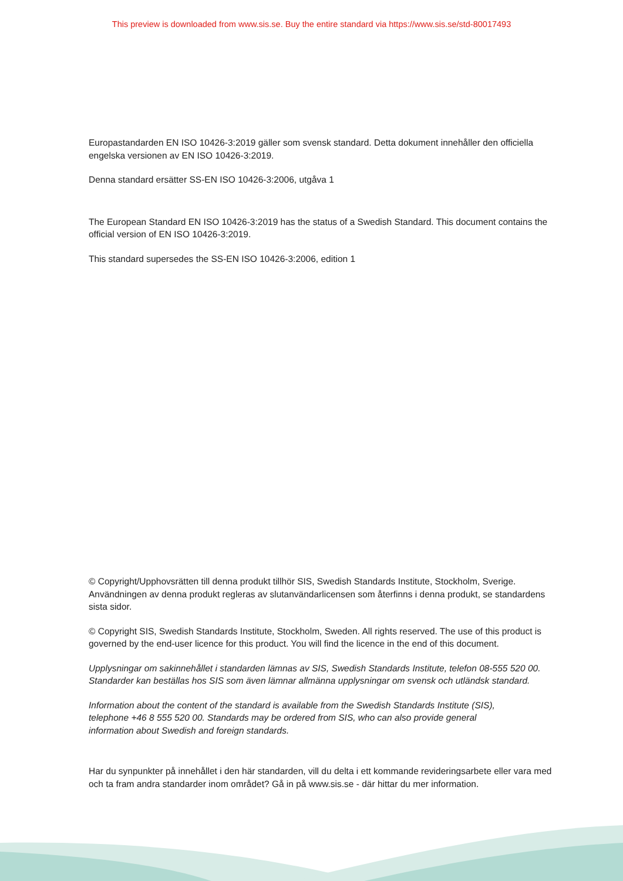This preview is downloaded from www.sis.se. Buy the entire standard via https://www.sis.se/std-80017493
Europastandarden EN ISO 10426-3:2019 gäller som svensk standard. Detta dokument innehåller den officiella engelska versionen av EN ISO 10426-3:2019.
Denna standard ersätter SS-EN ISO 10426-3:2006, utgåva 1
The European Standard EN ISO 10426-3:2019 has the status of a Swedish Standard. This document contains the official version of EN ISO 10426-3:2019.
This standard supersedes the SS-EN ISO 10426-3:2006, edition 1
© Copyright/Upphovsrätten till denna produkt tillhör SIS, Swedish Standards Institute, Stockholm, Sverige. Användningen av denna produkt regleras av slutanvändarlicensen som återfinns i denna produkt, se standardens sista sidor.
© Copyright SIS, Swedish Standards Institute, Stockholm, Sweden. All rights reserved. The use of this product is governed by the end-user licence for this product. You will find the licence in the end of this document.
Upplysningar om sakinnehållet i standarden lämnas av SIS, Swedish Standards Institute, telefon 08-555 520 00. Standarder kan beställas hos SIS som även lämnar allmänna upplysningar om svensk och utländsk standard.
Information about the content of the standard is available from the Swedish Standards Institute (SIS),
telephone +46 8 555 520 00. Standards may be ordered from SIS, who can also provide general
information about Swedish and foreign standards.
Har du synpunkter på innehållet i den här standarden, vill du delta i ett kommande revideringsarbete eller vara med och ta fram andra standarder inom området? Gå in på www.sis.se - där hittar du mer information.